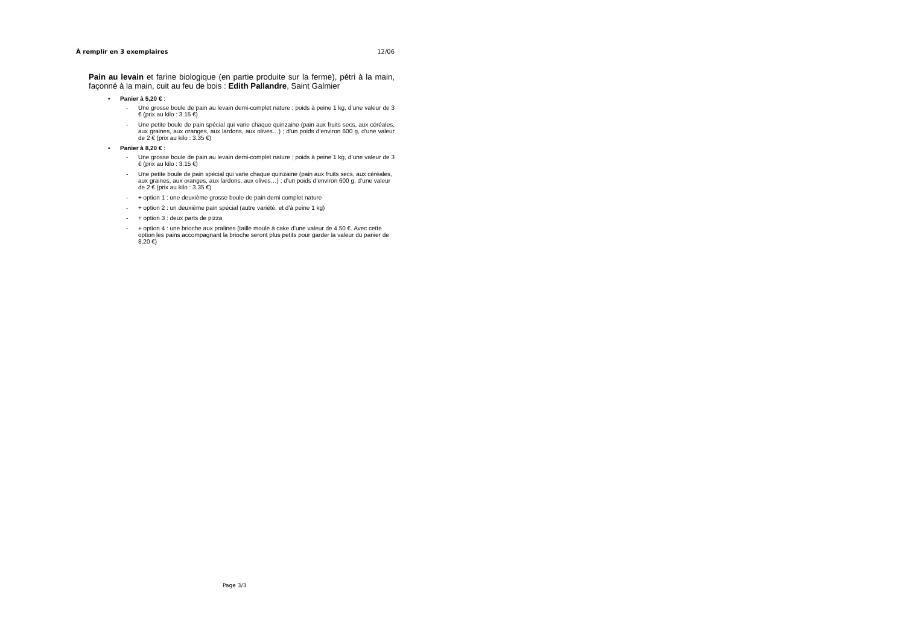À remplir en 3 exemplaires 12/06
Pain au levain et farine biologique (en partie produite sur la ferme), pétri à la main, façonné à la main, cuit au feu de bois : Edith Pallandre, Saint Galmier
• Panier à 5,20 € :
- Une grosse boule de pain au levain demi-complet nature ; poids à peine 1 kg, d’une valeur de 3 € (prix au kilo : 3.15 €)
- Une petite boule de pain spécial qui varie chaque quinzaine (pain aux fruits secs, aux céréales, aux graines, aux oranges, aux lardons, aux olives…) ; d’un poids d’environ 600 g, d’une valeur de 2 € (prix au kilo : 3.35 €)
• Panier à 8,20 € :
- Une grosse boule de pain au levain demi-complet nature ; poids à peine 1 kg, d’une valeur de 3 € (prix au kilo : 3.15 €)
- Une petite boule de pain spécial qui varie chaque quinzaine (pain aux fruits secs, aux céréales, aux graines, aux oranges, aux lardons, aux olives…) ; d’un poids d’environ 600 g, d’une valeur de 2 € (prix au kilo : 3.35 €)
- + option 1 : une deuxième grosse boule de pain demi complet nature
- + option 2 : un deuxième pain spécial (autre variété, et d’à peine 1 kg)
- + option 3 : deux parts de pizza
- + option 4 : une brioche aux pralines (taille moule à cake d’une valeur de 4.50 €. Avec cette option les pains accompagnant la brioche seront plus petits pour garder la valeur du panier de 8,20 €)
Page 3/3